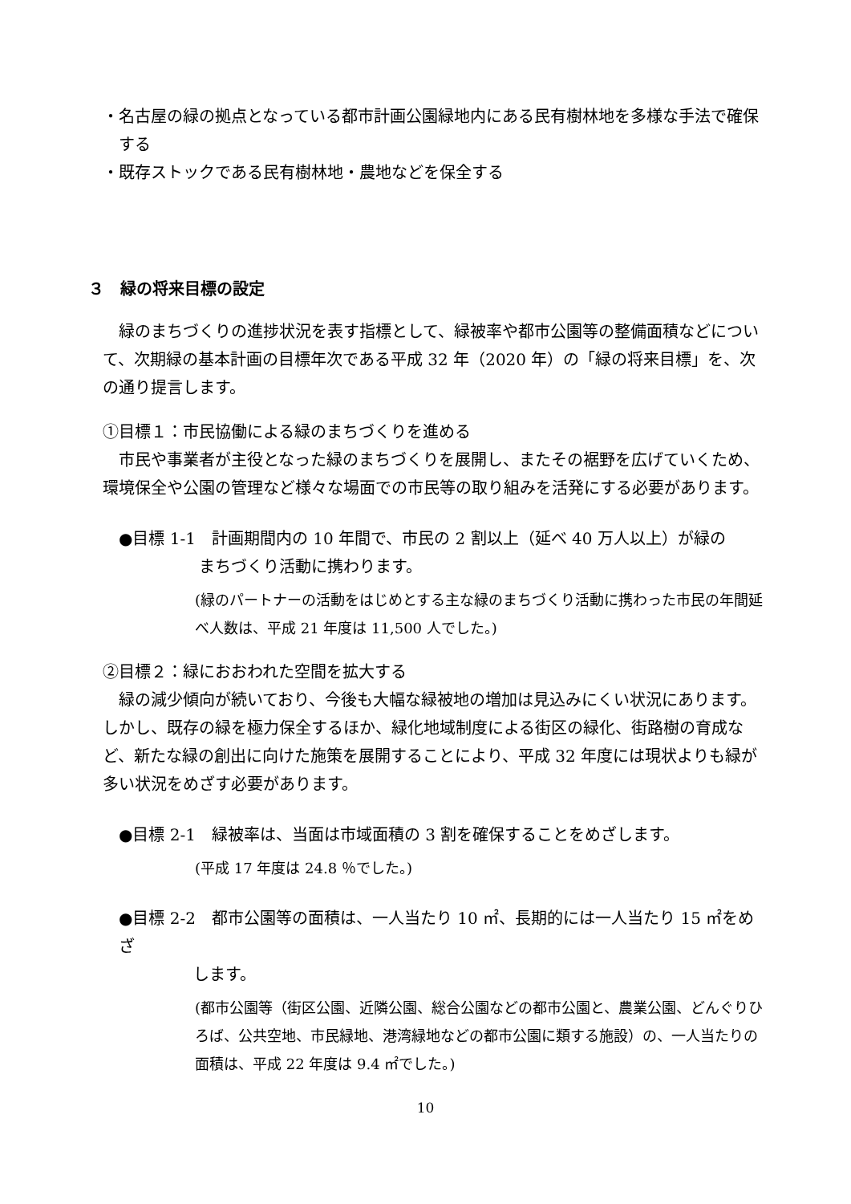・名古屋の緑の拠点となっている都市計画公園緑地内にある民有樹林地を多様な手法で確保する
・既存ストックである民有樹林地・農地などを保全する
３　緑の将来目標の設定
緑のまちづくりの進捗状況を表す指標として、緑被率や都市公園等の整備面積などについて、次期緑の基本計画の目標年次である平成 32 年（2020 年）の「緑の将来目標」を、次の通り提言します。
①目標１：市民協働による緑のまちづくりを進める
市民や事業者が主役となった緑のまちづくりを展開し、またその裾野を広げていくため、環境保全や公園の管理など様々な場面での市民等の取り組みを活発にする必要があります。
●目標 1-1　計画期間内の 10 年間で、市民の 2 割以上（延べ 40 万人以上）が緑の
まちづくり活動に携わります。
(緑のパートナーの活動をはじめとする主な緑のまちづくり活動に携わった市民の年間延べ人数は、平成 21 年度は 11,500 人でした。)
②目標２：緑におおわれた空間を拡大する
緑の減少傾向が続いており、今後も大幅な緑被地の増加は見込みにくい状況にあります。しかし、既存の緑を極力保全するほか、緑化地域制度による街区の緑化、街路樹の育成など、新たな緑の創出に向けた施策を展開することにより、平成 32 年度には現状よりも緑が多い状況をめざす必要があります。
●目標 2-1　緑被率は、当面は市域面積の 3 割を確保することをめざします。
(平成 17 年度は 24.8 ％でした。)
●目標 2-2　都市公園等の面積は、一人当たり 10 ㎡、長期的には一人当たり 15 ㎡をめざ
します。
(都市公園等（街区公園、近隣公園、総合公園などの都市公園と、農業公園、どんぐりひろば、公共空地、市民緑地、港湾緑地などの都市公園に類する施設）の、一人当たりの面積は、平成 22 年度は 9.4 ㎡でした。)
10